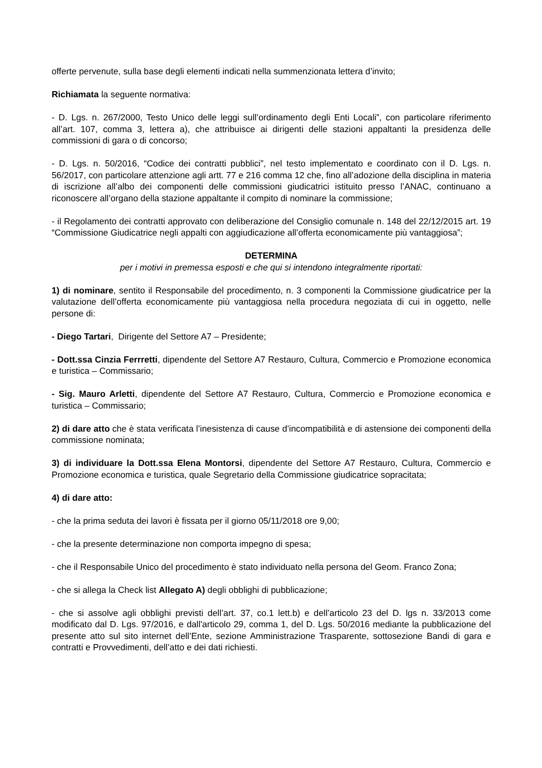offerte pervenute, sulla base degli elementi indicati nella summenzionata lettera d’invito;
Richiamata la seguente normativa:
- D. Lgs. n. 267/2000, Testo Unico delle leggi sull’ordinamento degli Enti Locali”, con particolare riferimento all’art. 107, comma 3, lettera a), che attribuisce ai dirigenti delle stazioni appaltanti la presidenza delle commissioni di gara o di concorso;
- D. Lgs. n. 50/2016, “Codice dei contratti pubblici”, nel testo implementato e coordinato con il D. Lgs. n. 56/2017, con particolare attenzione agli artt. 77 e 216 comma 12 che, fino all’adozione della disciplina in materia di iscrizione all’albo dei componenti delle commissioni giudicatrici istituito presso l’ANAC, continuano a riconoscere all’organo della stazione appaltante il compito di nominare la commissione;
- il Regolamento dei contratti approvato con deliberazione del Consiglio comunale n. 148 del 22/12/2015 art. 19 “Commissione Giudicatrice negli appalti con aggiudicazione all’offerta economicamente più vantaggiosa”;
DETERMINA
per i motivi in premessa esposti e che qui si intendono integralmente riportati:
1) di nominare, sentito il Responsabile del procedimento, n. 3 componenti la Commissione giudicatrice per la valutazione dell’offerta economicamente più vantaggiosa nella procedura negoziata di cui in oggetto, nelle persone di:
- Diego Tartari, Dirigente del Settore A7 – Presidente;
- Dott.ssa Cinzia Ferrretti, dipendente del Settore A7 Restauro, Cultura, Commercio e Promozione economica e turistica – Commissario;
- Sig. Mauro Arletti, dipendente del Settore A7 Restauro, Cultura, Commercio e Promozione economica e turistica – Commissario;
2) di dare atto che è stata verificata l’inesistenza di cause d’incompatibilità e di astensione dei componenti della commissione nominata;
3) di individuare la Dott.ssa Elena Montorsi, dipendente del Settore A7 Restauro, Cultura, Commercio e Promozione economica e turistica, quale Segretario della Commissione giudicatrice sopracitata;
4) di dare atto:
- che la prima seduta dei lavori è fissata per il giorno 05/11/2018 ore 9,00;
- che la presente determinazione non comporta impegno di spesa;
- che il Responsabile Unico del procedimento è stato individuato nella persona del Geom. Franco Zona;
- che si allega la Check list Allegato A) degli obblighi di pubblicazione;
- che si assolve agli obblighi previsti dell’art. 37, co.1 lett.b) e dell’articolo 23 del D. lgs n. 33/2013 come modificato dal D. Lgs. 97/2016, e dall'articolo 29, comma 1, del D. Lgs. 50/2016 mediante la pubblicazione del presente atto sul sito internet dell’Ente, sezione Amministrazione Trasparente, sottosezione Bandi di gara e contratti e Provvedimenti, dell’atto e dei dati richiesti.